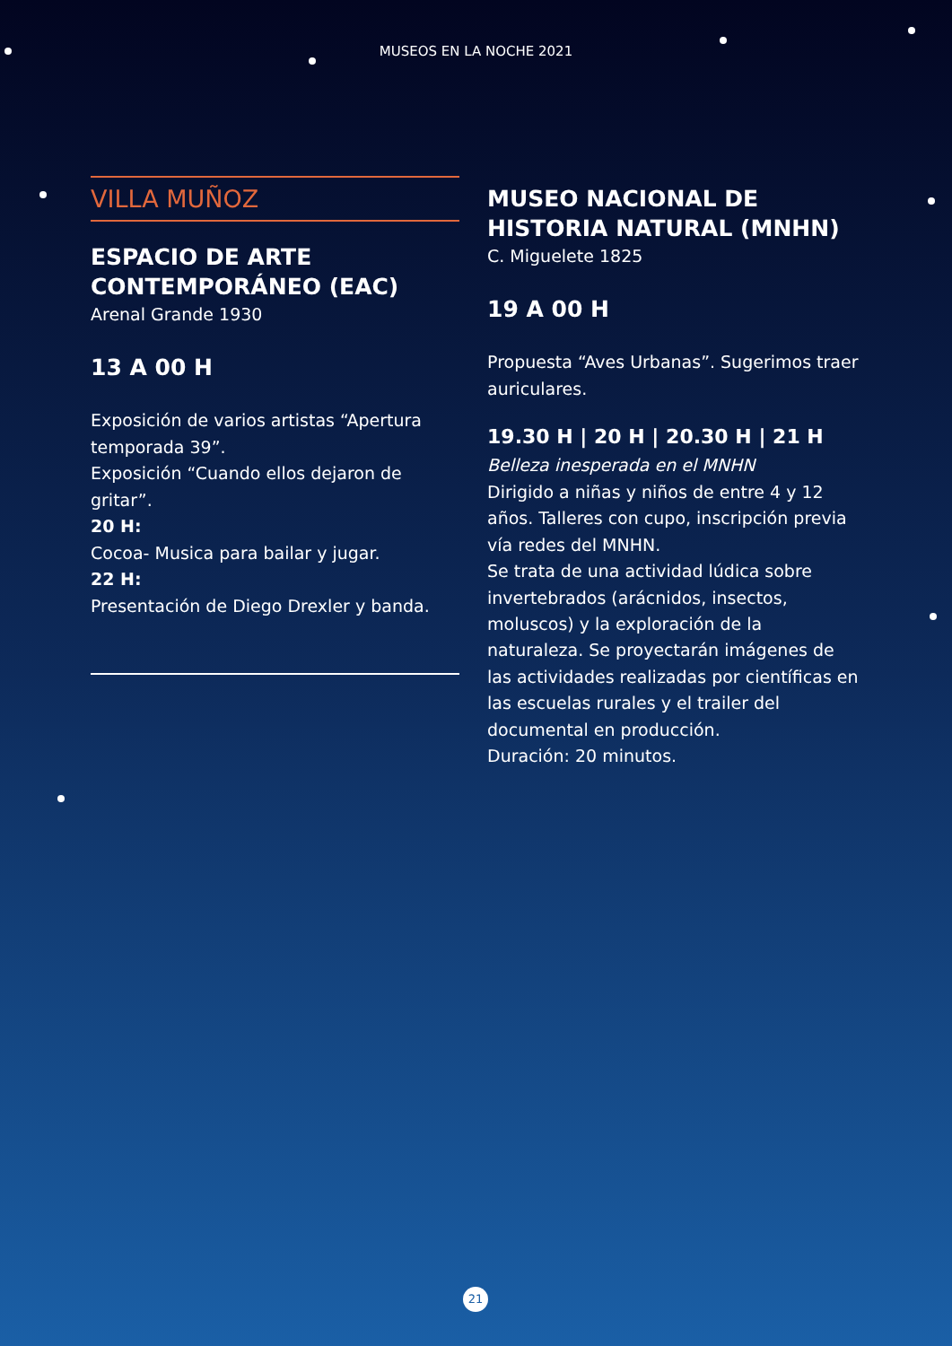MUSEOS EN LA NOCHE 2021
VILLA MUÑOZ
ESPACIO DE ARTE CONTEMPORÁNEO (EAC)
Arenal Grande 1930
13 A 00 H
Exposición de varios artistas “Apertura temporada 39”.
Exposición “Cuando ellos dejaron de gritar”.
20 H:
Cocoa- Musica para bailar y jugar.
22 H:
Presentación de Diego Drexler y banda.
MUSEO NACIONAL DE HISTORIA NATURAL (MNHN)
C. Miguelete 1825
19 A 00 H
Propuesta “Aves Urbanas”. Sugerimos traer auriculares.
19.30 H | 20 H | 20.30 H | 21 H
Belleza inesperada en el MNHN
Dirigido a niñas y niños de entre 4 y 12 años. Talleres con cupo, inscripción previa vía redes del MNHN.
Se trata de una actividad lúdica sobre invertebrados (arácnidos, insectos, moluscos) y la exploración de la naturaleza. Se proyectarán imágenes de las actividades realizadas por científicas en las escuelas rurales y el trailer del documental en producción.
Duración: 20 minutos.
21